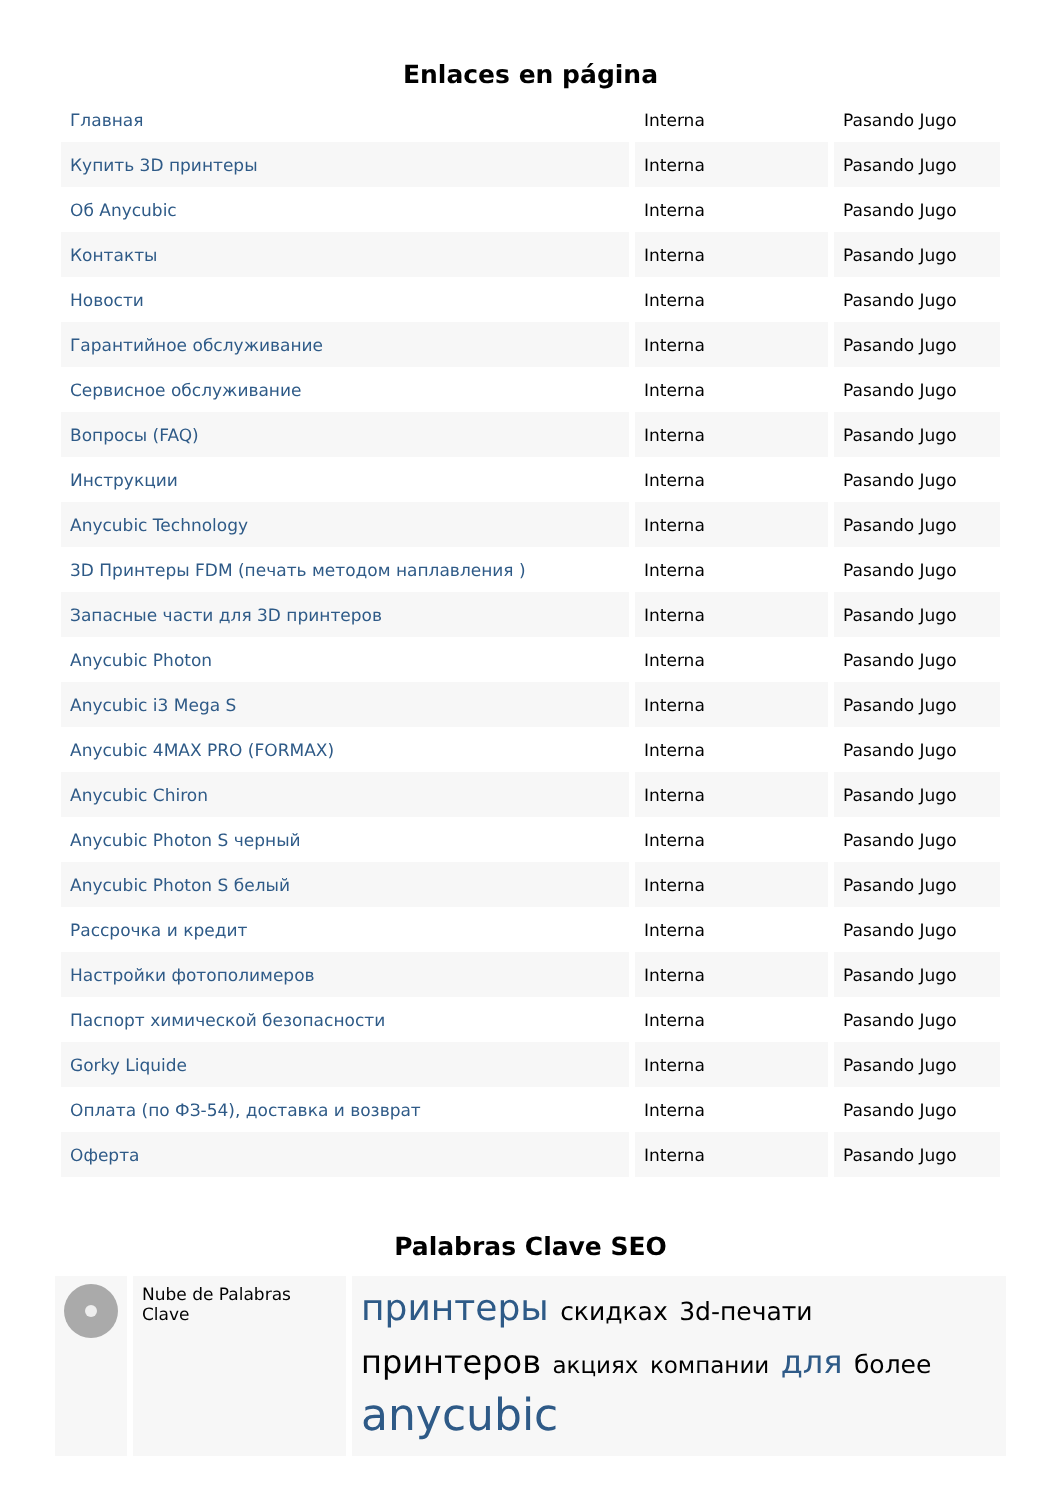Enlaces en página
| Главная | Interna | Pasando Jugo |
| Купить 3D принтеры | Interna | Pasando Jugo |
| Об Anycubic | Interna | Pasando Jugo |
| Контакты | Interna | Pasando Jugo |
| Новости | Interna | Pasando Jugo |
| Гарантийное обслуживание | Interna | Pasando Jugo |
| Сервисное обслуживание | Interna | Pasando Jugo |
| Вопросы (FAQ) | Interna | Pasando Jugo |
| Инструкции | Interna | Pasando Jugo |
| Anycubic Technology | Interna | Pasando Jugo |
| 3D Принтеры FDM (печать методом наплавления ) | Interna | Pasando Jugo |
| Запасные части для 3D принтеров | Interna | Pasando Jugo |
| Anycubic Photon | Interna | Pasando Jugo |
| Anycubic i3 Mega S | Interna | Pasando Jugo |
| Anycubic 4MAX PRO (FORMAX) | Interna | Pasando Jugo |
| Anycubic Chiron | Interna | Pasando Jugo |
| Anycubic Photon S черный | Interna | Pasando Jugo |
| Anycubic Photon S белый | Interna | Pasando Jugo |
| Рассрочка и кредит | Interna | Pasando Jugo |
| Настройки фотополимеров | Interna | Pasando Jugo |
| Паспорт химической безопасности | Interna | Pasando Jugo |
| Gorky Liquide | Interna | Pasando Jugo |
| Оплата (по ФЗ-54), доставка и возврат | Interna | Pasando Jugo |
| Оферта | Interna | Pasando Jugo |
Palabras Clave SEO
Nube de Palabras Clave
принтеры скидках 3d-печати принтеров акциях компании для более anycubic